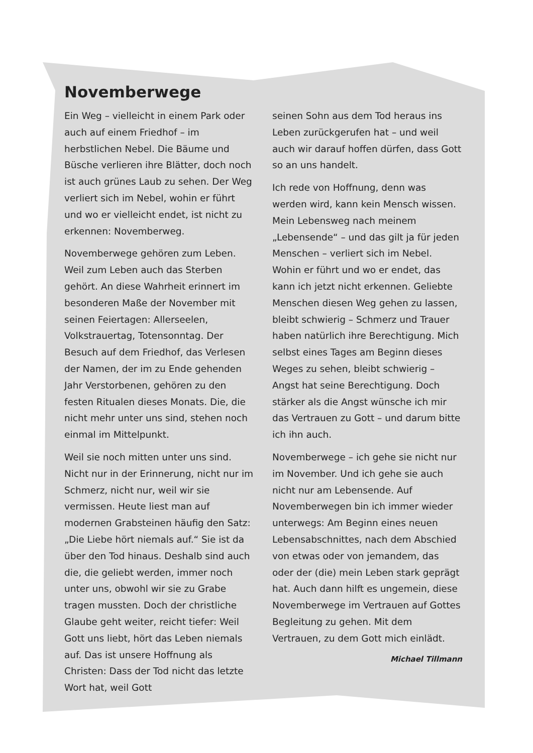Novemberwege
Ein Weg – vielleicht in einem Park oder auch auf einem Friedhof – im herbstlichen Nebel. Die Bäume und Büsche verlieren ihre Blätter, doch noch ist auch grünes Laub zu sehen. Der Weg verliert sich im Nebel, wohin er führt und wo er vielleicht endet, ist nicht zu erkennen: Novemberweg.
Novemberwege gehören zum Leben. Weil zum Leben auch das Sterben gehört. An diese Wahrheit erinnert im besonderen Maße der November mit seinen Feiertagen: Allerseelen, Volkstrauertag, Totensonntag. Der Besuch auf dem Friedhof, das Verlesen der Namen, der im zu Ende gehenden Jahr Verstorbenen, gehören zu den festen Ritualen dieses Monats. Die, die nicht mehr unter uns sind, stehen noch einmal im Mittelpunkt.
Weil sie noch mitten unter uns sind. Nicht nur in der Erinnerung, nicht nur im Schmerz, nicht nur, weil wir sie vermissen. Heute liest man auf modernen Grabsteinen häufig den Satz: „Die Liebe hört niemals auf.“ Sie ist da über den Tod hinaus. Deshalb sind auch die, die geliebt werden, immer noch unter uns, obwohl wir sie zu Grabe tragen mussten. Doch der christliche Glaube geht weiter, reicht tiefer: Weil Gott uns liebt, hört das Leben niemals auf. Das ist unsere Hoffnung als Christen: Dass der Tod nicht das letzte Wort hat, weil Gott
seinen Sohn aus dem Tod heraus ins Leben zurückgerufen hat – und weil auch wir darauf hoffen dürfen, dass Gott so an uns handelt.
Ich rede von Hoffnung, denn was werden wird, kann kein Mensch wissen. Mein Lebensweg nach meinem „Lebensende“ – und das gilt ja für jeden Menschen – verliert sich im Nebel. Wohin er führt und wo er endet, das kann ich jetzt nicht erkennen. Geliebte Menschen diesen Weg gehen zu lassen, bleibt schwierig – Schmerz und Trauer haben natürlich ihre Berechtigung. Mich selbst eines Tages am Beginn dieses Weges zu sehen, bleibt schwierig – Angst hat seine Berechtigung. Doch stärker als die Angst wünsche ich mir das Vertrauen zu Gott – und darum bitte ich ihn auch.
Novemberwege – ich gehe sie nicht nur im November. Und ich gehe sie auch nicht nur am Lebensende. Auf Novemberwegen bin ich immer wieder unterwegs: Am Beginn eines neuen Lebensabschnittes, nach dem Abschied von etwas oder von jemandem, das oder der (die) mein Leben stark geprägt hat. Auch dann hilft es ungemein, diese Novemberwege im Vertrauen auf Gottes Begleitung zu gehen. Mit dem Vertrauen, zu dem Gott mich einlädt.
Michael Tillmann